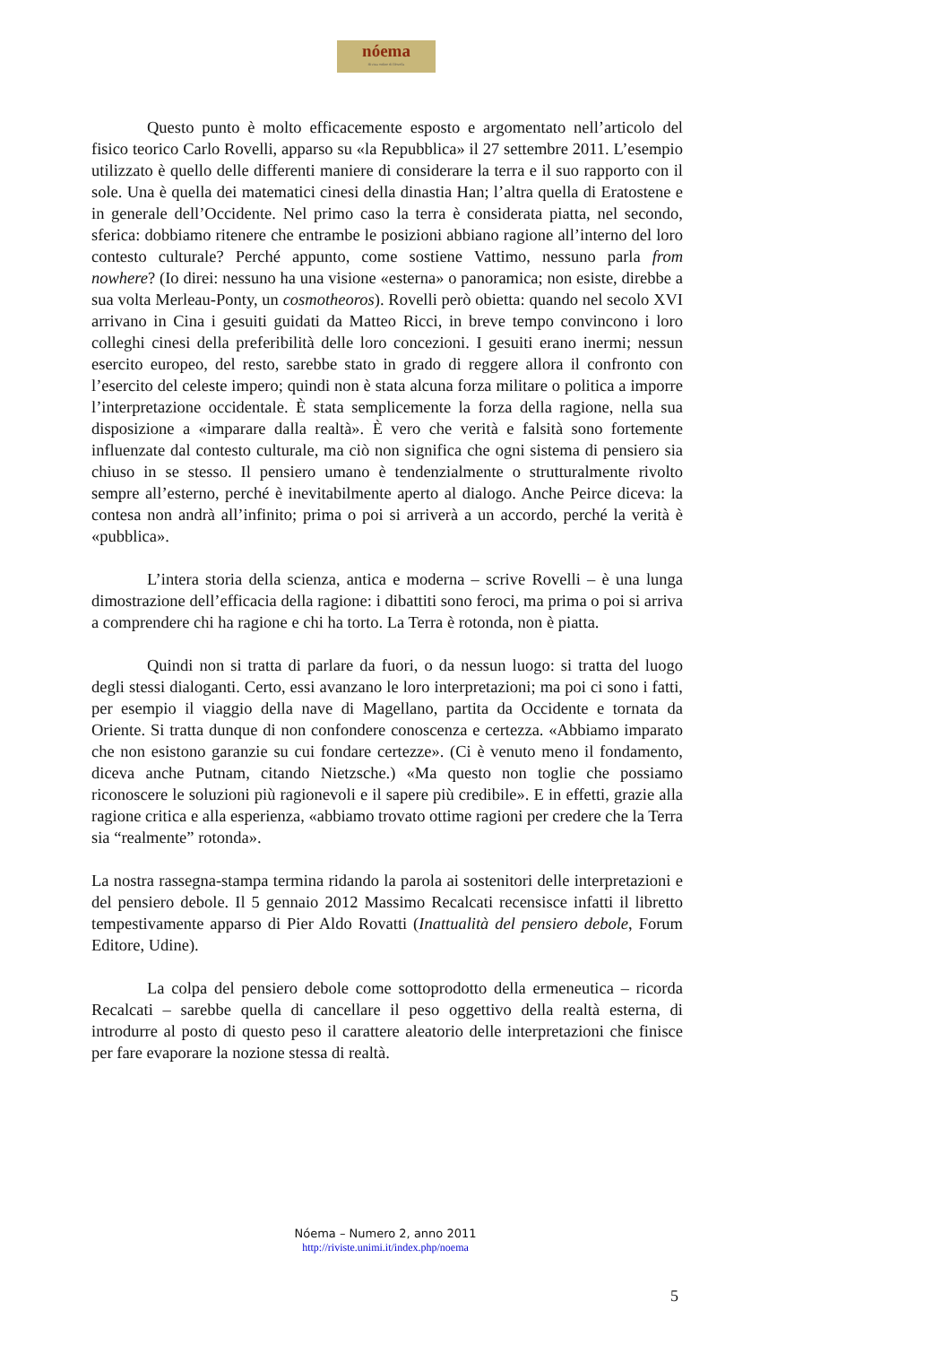nóema
Rivista online di filosofia
Questo punto è molto efficacemente esposto e argomentato nell’articolo del fisico teorico Carlo Rovelli, apparso su «la Repubblica» il 27 settembre 2011. L’esempio utilizzato è quello delle differenti maniere di considerare la terra e il suo rapporto con il sole. Una è quella dei matematici cinesi della dinastia Han; l’altra quella di Eratostene e in generale dell’Occidente. Nel primo caso la terra è considerata piatta, nel secondo, sferica: dobbiamo ritenere che entrambe le posizioni abbiano ragione all’interno del loro contesto culturale? Perché appunto, come sostiene Vattimo, nessuno parla from nowhere? (Io direi: nessuno ha una visione «esterna» o panoramica; non esiste, direbbe a sua volta Merleau-Ponty, un cosmotheoros). Rovelli però obietta: quando nel secolo XVI arrivano in Cina i gesuiti guidati da Matteo Ricci, in breve tempo convincono i loro colleghi cinesi della preferibilità delle loro concezioni. I gesuiti erano inermi; nessun esercito europeo, del resto, sarebbe stato in grado di reggere allora il confronto con l’esercito del celeste impero; quindi non è stata alcuna forza militare o politica a imporre l’interpretazione occidentale. È stata semplicemente la forza della ragione, nella sua disposizione a «imparare dalla realtà». È vero che verità e falsità sono fortemente influenzate dal contesto culturale, ma ciò non significa che ogni sistema di pensiero sia chiuso in se stesso. Il pensiero umano è tendenzialmente o strutturalmente rivolto sempre all’esterno, perché è inevitabilmente aperto al dialogo. Anche Peirce diceva: la contesa non andrà all’infinito; prima o poi si arriverà a un accordo, perché la verità è «pubblica».
L’intera storia della scienza, antica e moderna – scrive Rovelli – è una lunga dimostrazione dell’efficacia della ragione: i dibattiti sono feroci, ma prima o poi si arriva a comprendere chi ha ragione e chi ha torto. La Terra è rotonda, non è piatta.
Quindi non si tratta di parlare da fuori, o da nessun luogo: si tratta del luogo degli stessi dialoganti. Certo, essi avanzano le loro interpretazioni; ma poi ci sono i fatti, per esempio il viaggio della nave di Magellano, partita da Occidente e tornata da Oriente. Si tratta dunque di non confondere conoscenza e certezza. «Abbiamo imparato che non esistono garanzie su cui fondare certezze». (Ci è venuto meno il fondamento, diceva anche Putnam, citando Nietzsche.) «Ma questo non toglie che possiamo riconoscere le soluzioni più ragionevoli e il sapere più credibile». E in effetti, grazie alla ragione critica e alla esperienza, «abbiamo trovato ottime ragioni per credere che la Terra sia “realmente” rotonda».
La nostra rassegna-stampa termina ridando la parola ai sostenitori delle interpretazioni e del pensiero debole. Il 5 gennaio 2012 Massimo Recalcati recensisce infatti il libretto tempestivamente apparso di Pier Aldo Rovatti (Inattualità del pensiero debole, Forum Editore, Udine).
La colpa del pensiero debole come sottoprodotto della ermeneutica – ricorda Recalcati – sarebbe quella di cancellare il peso oggettivo della realtà esterna, di introdurre al posto di questo peso il carattere aleatorio delle interpretazioni che finisce per fare evaporare la nozione stessa di realtà.
Nóema – Numero 2, anno 2011
http://riviste.unimi.it/index.php/noema
5